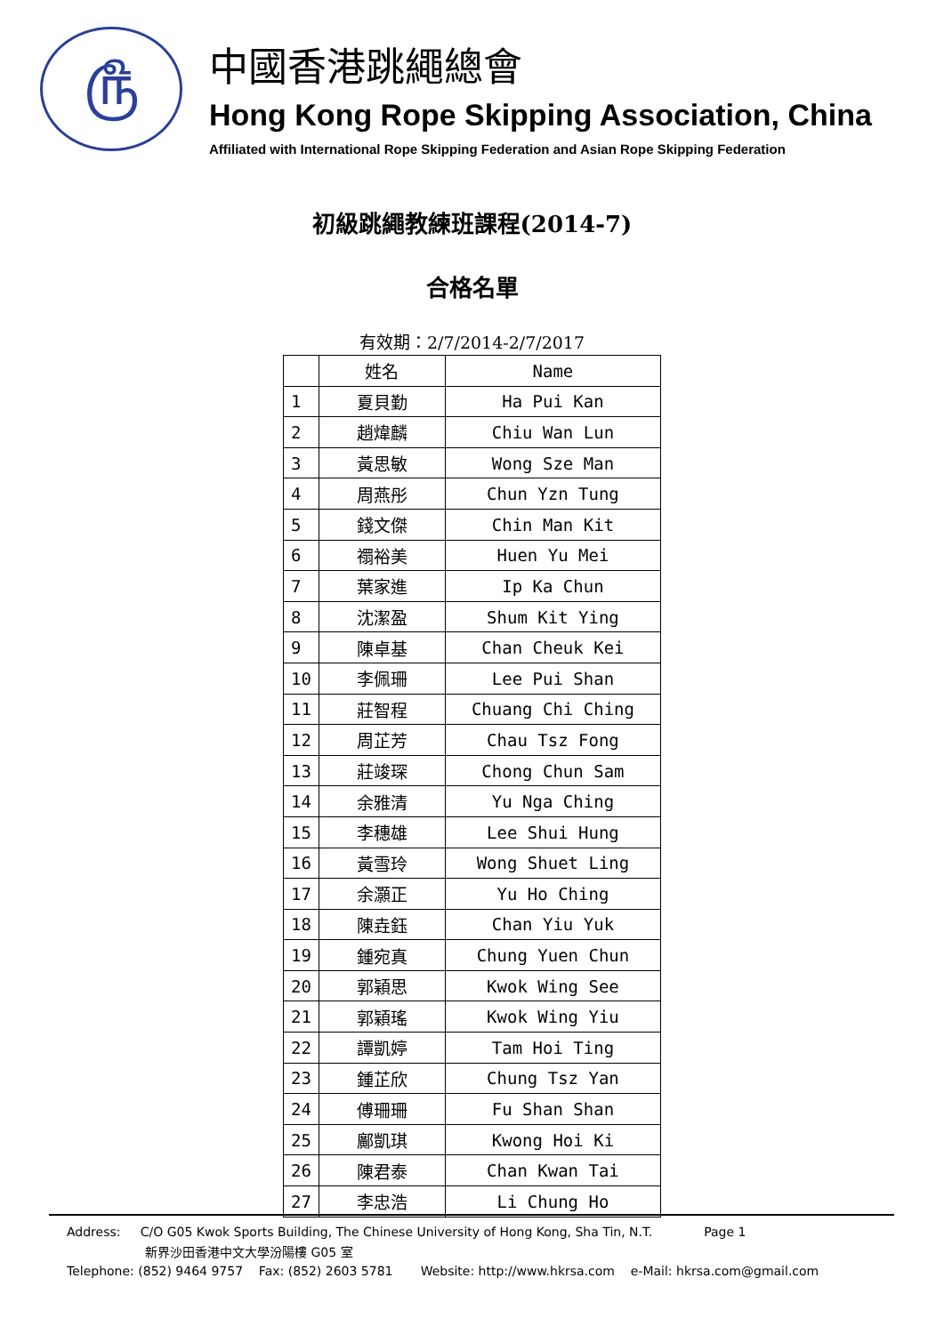௹
中國香港跳繩總會
Hong Kong Rope Skipping Association, China
Affiliated with International Rope Skipping Federation and Asian Rope Skipping Federation
初級跳繩教練班課程(2014-7)
合格名單
有效期：2/7/2014-2/7/2017
| | 姓名 | Name |
| --- | --- | --- |
| 1 | 夏貝勤 | Ha Pui Kan |
| 2 | 趙煒麟 | Chiu Wan Lun |
| 3 | 黃思敏 | Wong Sze Man |
| 4 | 周燕彤 | Chun Yzn Tung |
| 5 | 錢文傑 | Chin Man Kit |
| 6 | 禤裕美 | Huen Yu Mei |
| 7 | 葉家進 | Ip Ka Chun |
| 8 | 沈潔盈 | Shum Kit Ying |
| 9 | 陳卓基 | Chan Cheuk Kei |
| 10 | 李佩珊 | Lee Pui Shan |
| 11 | 莊智程 | Chuang Chi Ching |
| 12 | 周芷芳 | Chau Tsz Fong |
| 13 | 莊竣琛 | Chong Chun Sam |
| 14 | 余雅清 | Yu Nga Ching |
| 15 | 李穗雄 | Lee Shui Hung |
| 16 | 黃雪玲 | Wong Shuet Ling |
| 17 | 余灝正 | Yu Ho Ching |
| 18 | 陳垚鈺 | Chan Yiu Yuk |
| 19 | 鍾宛真 | Chung Yuen Chun |
| 20 | 郭穎思 | Kwok Wing See |
| 21 | 郭穎瑤 | Kwok Wing Yiu |
| 22 | 譚凱婷 | Tam Hoi Ting |
| 23 | 鍾芷欣 | Chung Tsz Yan |
| 24 | 傅珊珊 | Fu Shan Shan |
| 25 | 鄺凱琪 | Kwong Hoi Ki |
| 26 | 陳君泰 | Chan Kwan Tai |
| 27 | 李忠浩 | Li Chung Ho |
Address: C/O G05 Kwok Sports Building, The Chinese University of Hong Kong, Sha Tin, N.T. Page 1
新界沙田香港中文大學汾陽樓 G05 室
Telephone: (852) 9464 9757 Fax: (852) 2603 5781 Website: http://www.hkrsa.com e-Mail: hkrsa.com@gmail.com